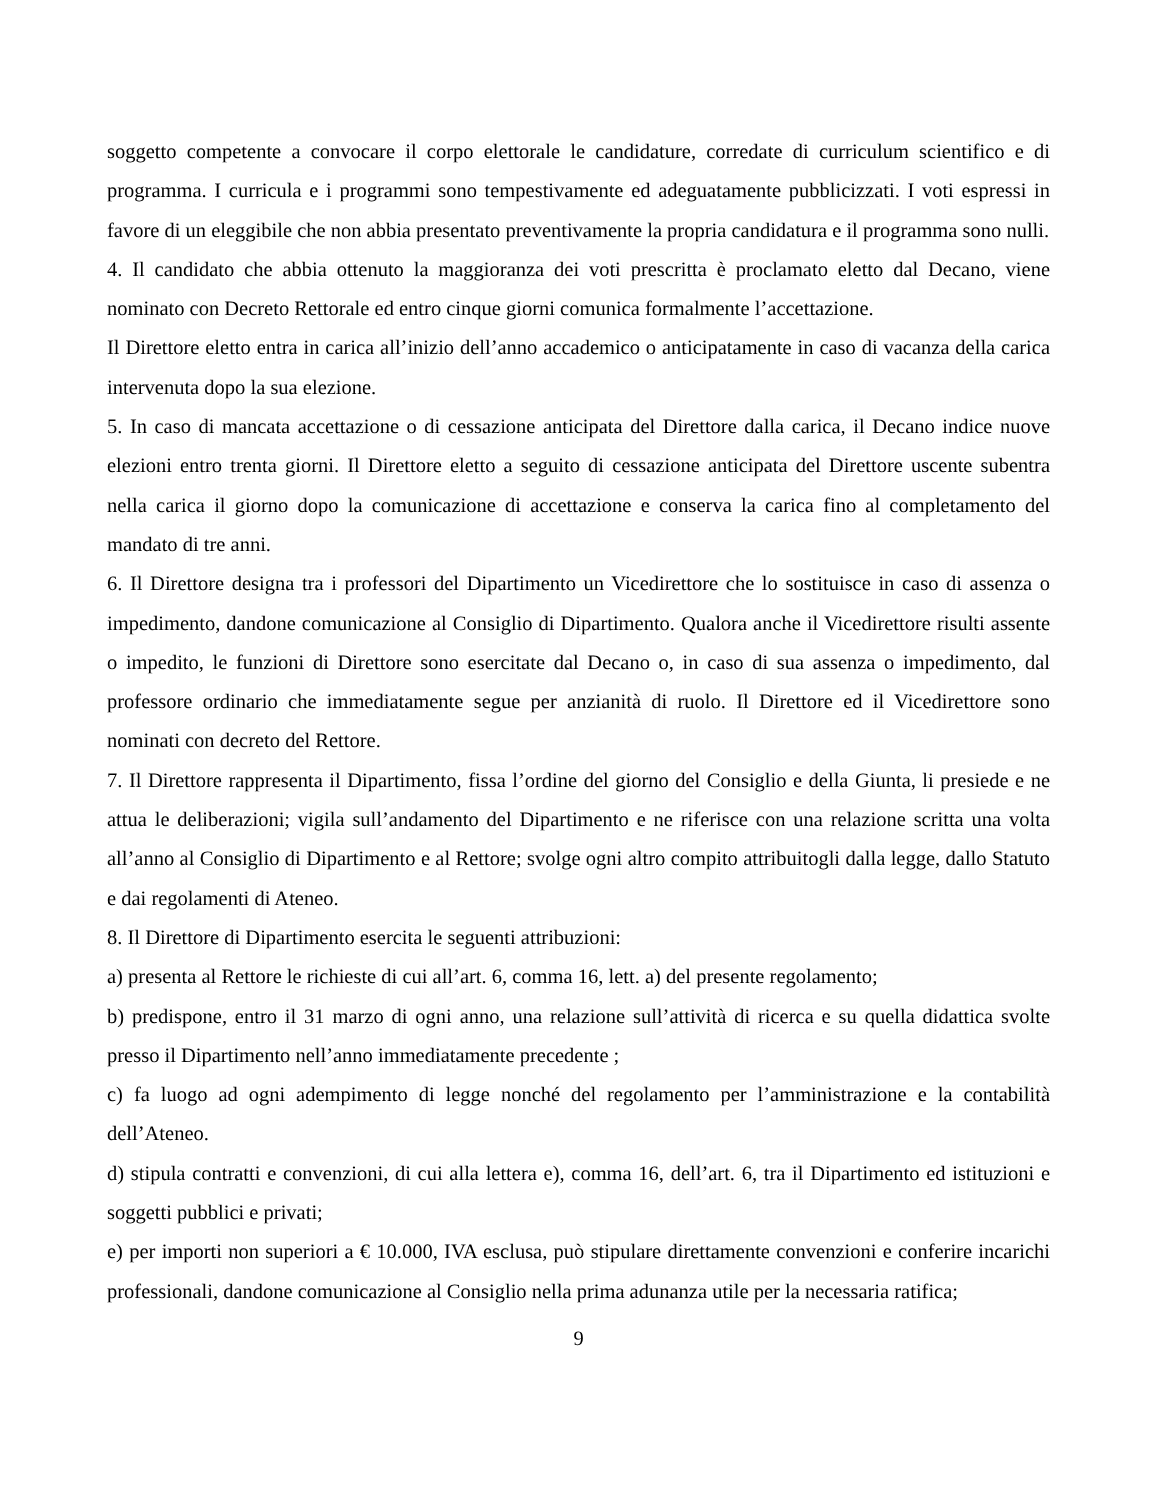soggetto competente a convocare il corpo elettorale le candidature, corredate di curriculum scientifico e di programma. I curricula e i programmi sono tempestivamente ed adeguatamente pubblicizzati. I voti espressi in favore di un eleggibile che non abbia presentato preventivamente la propria candidatura e il programma sono nulli.
4. Il candidato che abbia ottenuto la maggioranza dei voti prescritta è proclamato eletto dal Decano, viene nominato con Decreto Rettorale ed entro cinque giorni comunica formalmente l’accettazione.
Il Direttore eletto entra in carica all’inizio dell’anno accademico o anticipatamente in caso di vacanza della carica intervenuta dopo la sua elezione.
5. In caso di mancata accettazione o di cessazione anticipata del Direttore dalla carica, il Decano indice nuove elezioni entro trenta giorni. Il Direttore eletto a seguito di cessazione anticipata del Direttore uscente subentra nella carica il giorno dopo la comunicazione di accettazione e conserva la carica fino al completamento del mandato di tre anni.
6. Il Direttore designa tra i professori del Dipartimento un Vicedirettore che lo sostituisce in caso di assenza o impedimento, dandone comunicazione al Consiglio di Dipartimento. Qualora anche il Vicedirettore risulti assente o impedito, le funzioni di Direttore sono esercitate dal Decano o, in caso di sua assenza o impedimento, dal professore ordinario che immediatamente segue per anzianità di ruolo. Il Direttore ed il Vicedirettore sono nominati con decreto del Rettore.
7. Il Direttore rappresenta il Dipartimento, fissa l’ordine del giorno del Consiglio e della Giunta, li presiede e ne attua le deliberazioni; vigila sull’andamento del Dipartimento e ne riferisce con una relazione scritta una volta all’anno al Consiglio di Dipartimento e al Rettore; svolge ogni altro compito attribuitogli dalla legge, dallo Statuto e dai regolamenti di Ateneo.
8. Il Direttore di Dipartimento esercita le seguenti attribuzioni:
a) presenta al Rettore le richieste di cui all’art. 6, comma 16, lett. a) del presente regolamento;
b) predispone, entro il 31 marzo di ogni anno, una relazione sull’attività di ricerca e su quella didattica svolte presso il Dipartimento nell’anno immediatamente precedente ;
c) fa luogo ad ogni adempimento di legge nonché del regolamento per l’amministrazione e la contabilità dell’Ateneo.
d) stipula contratti e convenzioni, di cui alla lettera e), comma 16, dell’art. 6, tra il Dipartimento ed istituzioni e soggetti pubblici e privati;
e) per importi non superiori a € 10.000, IVA esclusa, può stipulare direttamente convenzioni e conferire incarichi professionali, dandone comunicazione al Consiglio nella prima adunanza utile per la necessaria ratifica;
9